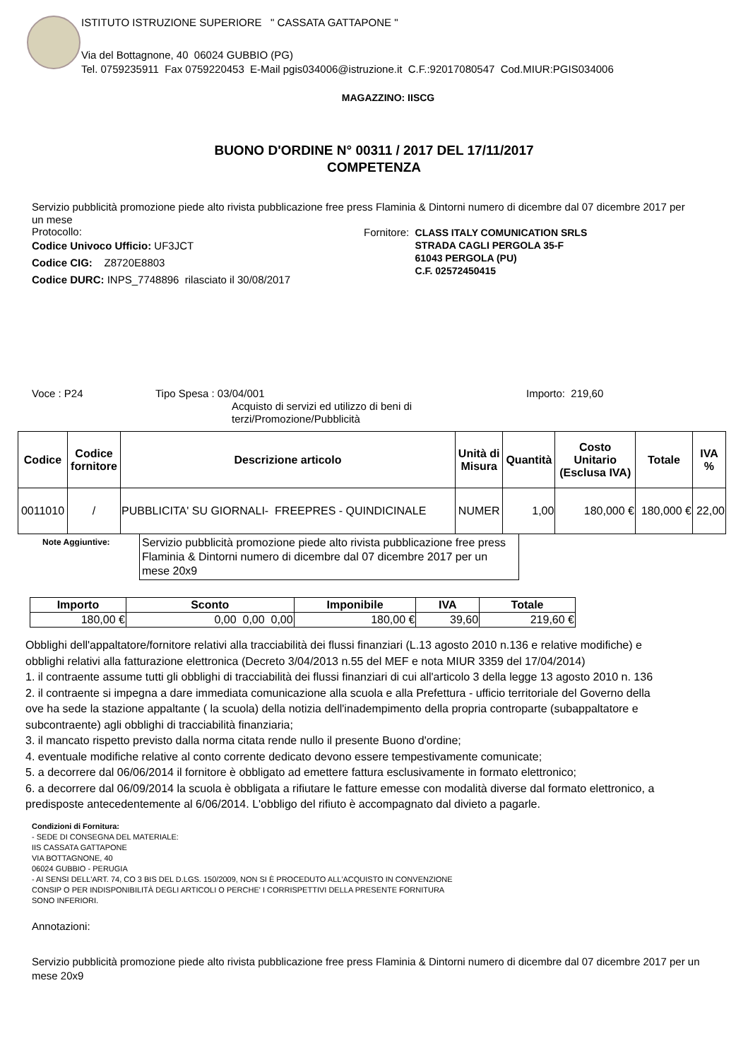ISTITUTO ISTRUZIONE SUPERIORE " CASSATA GATTAPONE "
Via del Bottagnone, 40 06024 GUBBIO (PG)
Tel. 0759235911 Fax 0759220453 E-Mail pgis034006@istruzione.it C.F.:92017080547 Cod.MIUR:PGIS034006
MAGAZZINO: IISCG
BUONO D'ORDINE N° 00311 / 2017 DEL 17/11/2017
COMPETENZA
Servizio pubblicità promozione piede alto rivista pubblicazione free press Flaminia & Dintorni numero di dicembre dal 07 dicembre 2017 per un mese
Protocollo:
Codice Univoco Ufficio: UF3JCT
Codice CIG: Z8720E8803
Codice DURC: INPS_7748896 rilasciato il 30/08/2017
Fornitore: CLASS ITALY COMUNICATION SRLS
STRADA CAGLI PERGOLA 35-F
61043 PERGOLA (PU)
C.F. 02572450415
Voce : P24 Tipo Spesa : 03/04/001 Importo: 219,60
Acquisto di servizi ed utilizzo di beni di terzi/Promozione/Pubblicità
| Codice | Codice fornitore | Descrizione articolo | Unità di Misura | Quantità | Costo Unitario (Esclusa IVA) | Totale | IVA % |
| --- | --- | --- | --- | --- | --- | --- | --- |
| 0011010 | / | PUBBLICITA' SU GIORNALI- FREEPRES - QUINDICINALE | NUMER | 1,00 | 180,000 € | 180,000 € | 22,00 |
Note Aggiuntive:
Servizio pubblicità promozione piede alto rivista pubblicazione free press Flaminia & Dintorni numero di dicembre dal 07 dicembre 2017 per un mese 20x9
| Importo | Sconto | Imponibile | IVA | Totale |
| --- | --- | --- | --- | --- |
| 180,00 € | 0,00 0,00 0,00 | 180,00 € | 39,60 | 219,60 € |
Obblighi dell'appaltatore/fornitore relativi alla tracciabilità dei flussi finanziari (L.13 agosto 2010 n.136 e relative modifiche) e
obblighi relativi alla fatturazione elettronica (Decreto 3/04/2013 n.55 del MEF e nota MIUR 3359 del 17/04/2014)
1. il contraente assume tutti gli obblighi di tracciabilità dei flussi finanziari di cui all'articolo 3 della legge 13 agosto 2010 n. 136
2. il contraente si impegna a dare immediata comunicazione alla scuola e alla Prefettura - ufficio territoriale del Governo della
ove ha sede la stazione appaltante ( la scuola) della notizia dell'inadempimento della propria controparte (subappaltatore e
subcontraente) agli obblighi di tracciabilità finanziaria;
3. il mancato rispetto previsto dalla norma citata rende nullo il presente Buono d'ordine;
4. eventuale modifiche relative al conto corrente dedicato devono essere tempestivamente comunicate;
5. a decorrere dal 06/06/2014 il fornitore è obbligato ad emettere fattura esclusivamente in formato elettronico;
6. a decorrere dal 06/09/2014 la scuola è obbligata a rifiutare le fatture emesse con modalità diverse dal formato elettronico, a
predisposte antecedentemente al 6/06/2014. L'obbligo del rifiuto è accompagnato dal divieto a pagarle.
Condizioni di Fornitura:
- SEDE DI CONSEGNA DEL MATERIALE:
IIS CASSATA GATTAPONE
VIA BOTTAGNONE, 40
06024 GUBBIO - PERUGIA
- AI SENSI DELL'ART. 74, CO 3 BIS DEL D.LGS. 150/2009, NON SI È PROCEDUTO ALL'ACQUISTO IN CONVENZIONE
CONSIP O PER INDISPONIBILITÀ DEGLI ARTICOLI O PERCHE' I CORRISPETTIVI DELLA PRESENTE FORNITURA
SONO INFERIORI.
Annotazioni:
Servizio pubblicità promozione piede alto rivista pubblicazione free press Flaminia & Dintorni numero di dicembre dal 07 dicembre 2017 per un mese 20x9